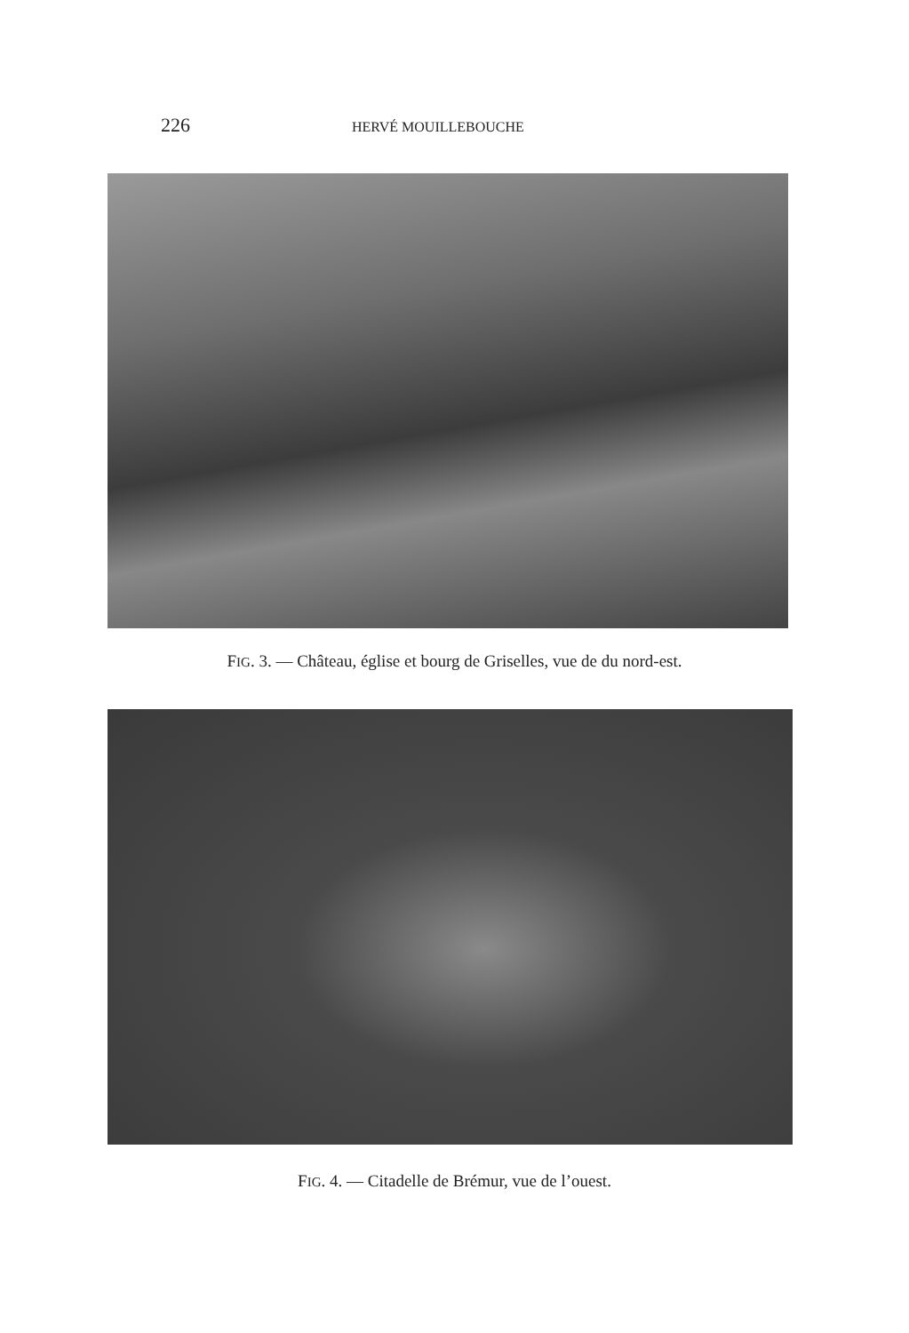226 HERVÉ MOUILLEBOUCHE
FIG. 3. — Château, église et bourg de Griselles, vue de du nord-est.
FIG. 4. — Citadelle de Brémur, vue de l’ouest.